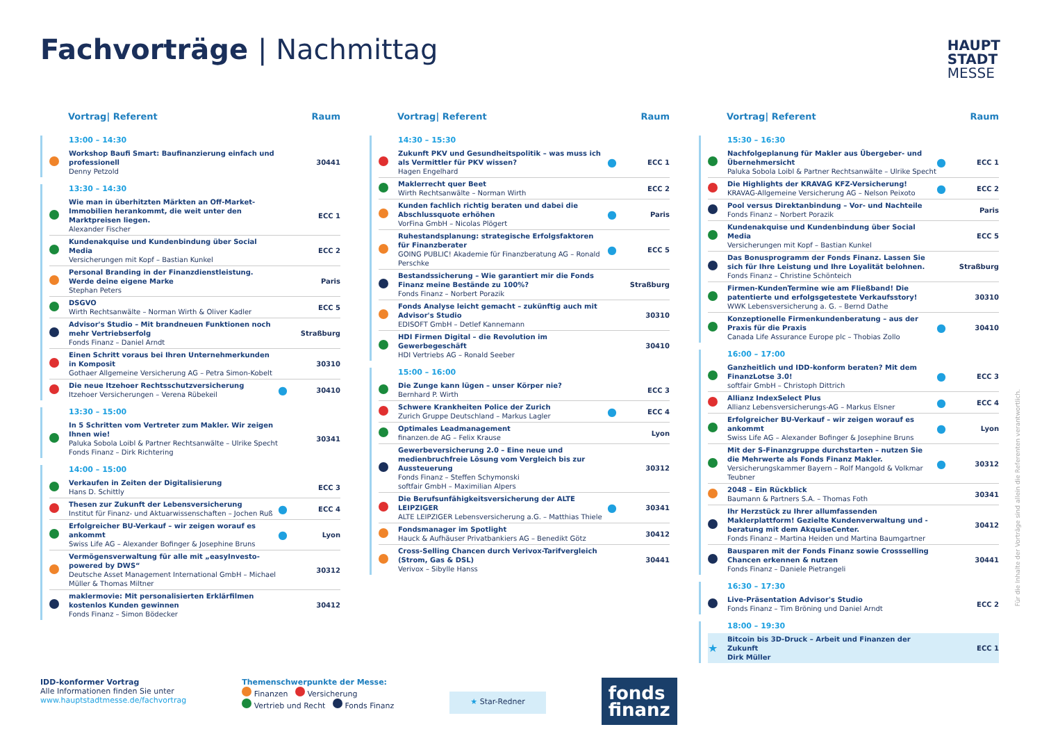Fachvorträge | Nachmittag
HAUPT
STADT
MESSE
Vortrag| Referent Raum
13:00 – 14:30
| | Workshop Baufi Smart: Baufinanzierung einfach und professionell Denny Petzold | | 30441 |
13:30 – 14:30
| | Wie man in überhitzten Märkten an Off-Market-Immobilien herankommt, die weit unter den Marktpreisen liegen. Alexander Fischer | | ECC 1 |
| | Kundenakquise und Kundenbindung über Social Media Versicherungen mit Kopf – Bastian Kunkel | | ECC 2 |
| | Personal Branding in der Finanzdienstleistung. Werde deine eigene Marke Stephan Peters | | Paris |
| | DSGVO Wirth Rechtsanwälte – Norman Wirth & Oliver Kadler | | ECC 5 |
| | Advisor's Studio – Mit brandneuen Funktionen noch mehr Vertriebserfolg Fonds Finanz – Daniel Arndt | | Straßburg |
| | Einen Schritt voraus bei Ihren Unternehmerkunden in Komposit Gothaer Allgemeine Versicherung AG – Petra Simon-Kobelt | | 30310 |
| | Die neue Itzehoer Rechtsschutzversicherung Itzehoer Versicherungen – Verena Rübekeil | ● | 30410 |
13:30 – 15:00
| | In 5 Schritten vom Vertreter zum Makler. Wir zeigen Ihnen wie! Paluka Sobola Loibl & Partner Rechtsanwälte – Ulrike Specht Fonds Finanz – Dirk Richtering | | 30341 |
14:00 – 15:00
| | Verkaufen in Zeiten der Digitalisierung Hans D. Schittly | | ECC 3 |
| | Thesen zur Zukunft der Lebensversicherung Institut für Finanz- und Aktuarwissenschaften – Jochen Ruß | ● | ECC 4 |
| | Erfolgreicher BU-Verkauf – wir zeigen worauf es ankommt Swiss Life AG – Alexander Bofinger & Josephine Bruns | ● | Lyon |
| | Vermögensverwaltung für alle mit „easyInvesto-powered by DWS“ Deutsche Asset Management International GmbH – Michael Müller & Thomas Miltner | | 30312 |
| | maklermovie: Mit personalisierten Erklärfilmen kostenlos Kunden gewinnen Fonds Finanz – Simon Bödecker | | 30412 |
Vortrag| Referent Raum
14:30 – 15:30
| | Zukunft PKV und Gesundheitspolitik – was muss ich als Vermittler für PKV wissen? Hagen Engelhard | ● | ECC 1 |
| | Maklerrecht quer Beet Wirth Rechtsanwälte – Norman Wirth | | ECC 2 |
| | Kunden fachlich richtig beraten und dabei die Abschlussquote erhöhen VorFina GmbH – Nicolas Plögert | ● | Paris |
| | Ruhestandsplanung: strategische Erfolgsfaktoren für Finanzberater GOING PUBLIC! Akademie für Finanzberatung AG – Ronald Perschke | ● | ECC 5 |
| | Bestandssicherung – Wie garantiert mir die Fonds Finanz meine Bestände zu 100%? Fonds Finanz – Norbert Porazik | | Straßburg |
| | Fonds Analyse leicht gemacht – zukünftig auch mit Advisor's Studio EDISOFT GmbH – Detlef Kannemann | | 30310 |
| | HDI Firmen Digital – die Revolution im Gewerbegeschäft HDI Vertriebs AG – Ronald Seeber | | 30410 |
15:00 – 16:00
| | Die Zunge kann lügen – unser Körper nie? Bernhard P. Wirth | | ECC 3 |
| | Schwere Krankheiten Police der Zurich Zurich Gruppe Deutschland – Markus Lagler | ● | ECC 4 |
| | Optimales Leadmanagement finanzen.de AG – Felix Krause | | Lyon |
| | Gewerbeversicherung 2.0 – Eine neue und medienbruchfreie Lösung vom Vergleich bis zur Aussteuerung Fonds Finanz – Steffen Schymonski softfair GmbH – Maximilian Alpers | | 30312 |
| | Die Berufsunfähigkeitsversicherung der ALTE LEIPZIGER ALTE LEIPZIGER Lebensversicherung a.G. – Matthias Thiele | ● | 30341 |
| | Fondsmanager im Spotlight Hauck & Aufhäuser Privatbankiers AG – Benedikt Götz | | 30412 |
| | Cross-Selling Chancen durch Verivox-Tarifvergleich (Strom, Gas & DSL) Verivox – Sibylle Hanss | | 30441 |
Vortrag| Referent Raum
15:30 – 16:30
| | Nachfolgeplanung für Makler aus Übergeber- und Übernehmersicht Paluka Sobola Loibl & Partner Rechtsanwälte – Ulrike Specht | ● | ECC 1 |
| | Die Highlights der KRAVAG KFZ-Versicherung! KRAVAG-Allgemeine Versicherung AG – Nelson Peixoto | ● | ECC 2 |
| | Pool versus Direktanbindung – Vor- und Nachteile Fonds Finanz – Norbert Porazik | | Paris |
| | Kundenakquise und Kundenbindung über Social Media Versicherungen mit Kopf – Bastian Kunkel | | ECC 5 |
| | Das Bonusprogramm der Fonds Finanz. Lassen Sie sich für Ihre Leistung und Ihre Loyalität belohnen. Fonds Finanz – Christine Schönteich | | Straßburg |
| | Firmen-KundenTermine wie am Fließband! Die patentierte und erfolgsgetestete Verkaufsstory! WWK Lebensversicherung a. G. – Bernd Dathe | | 30310 |
| | Konzeptionelle Firmenkundenberatung – aus der Praxis für die Praxis Canada Life Assurance Europe plc – Thobias Zollo | ● | 30410 |
16:00 – 17:00
| | Ganzheitlich und IDD-konform beraten? Mit dem FinanzLotse 3.0! softfair GmbH – Christoph Dittrich | ● | ECC 3 |
| | Allianz IndexSelect Plus Allianz Lebensversicherungs-AG – Markus Elsner | ● | ECC 4 |
| | Erfolgreicher BU-Verkauf – wir zeigen worauf es ankommt Swiss Life AG – Alexander Bofinger & Josephine Bruns | ● | Lyon |
| | Mit der S-Finanzgruppe durchstarten – nutzen Sie die Mehrwerte als Fonds Finanz Makler. Versicherungskammer Bayern – Rolf Mangold & Volkmar Teubner | ● | 30312 |
| | 2048 – Ein Rückblick Baumann & Partners S.A. – Thomas Foth | | 30341 |
| | Ihr Herzstück zu Ihrer allumfassenden Maklerplattform! Gezielte Kundenverwaltung und -beratung mit dem AkquiseCenter. Fonds Finanz – Martina Heiden und Martina Baumgartner | | 30412 |
| | Bausparen mit der Fonds Finanz sowie Crossselling Chancen erkennen & nutzen Fonds Finanz – Daniele Pietrangeli | | 30441 |
16:30 – 17:30
| | Live-Präsentation Advisor's Studio Fonds Finanz – Tim Bröning und Daniel Arndt | | ECC 2 |
18:00 – 19:30
| ★ | Bitcoin bis 3D-Druck – Arbeit und Finanzen der Zukunft Dirk Müller | | ECC 1 |
Für die Inhalte der Vorträge sind allein die Referenten verantwortlich.
IDD-konformer Vortrag
Alle Informationen finden Sie unter
www.hauptstadtmesse.de/fachvortrag
Themenschwerpunkte der Messe:
Finanzen Versicherung
Vertrieb und Recht Fonds Finanz
★ Star-Redner
fonds
finanz